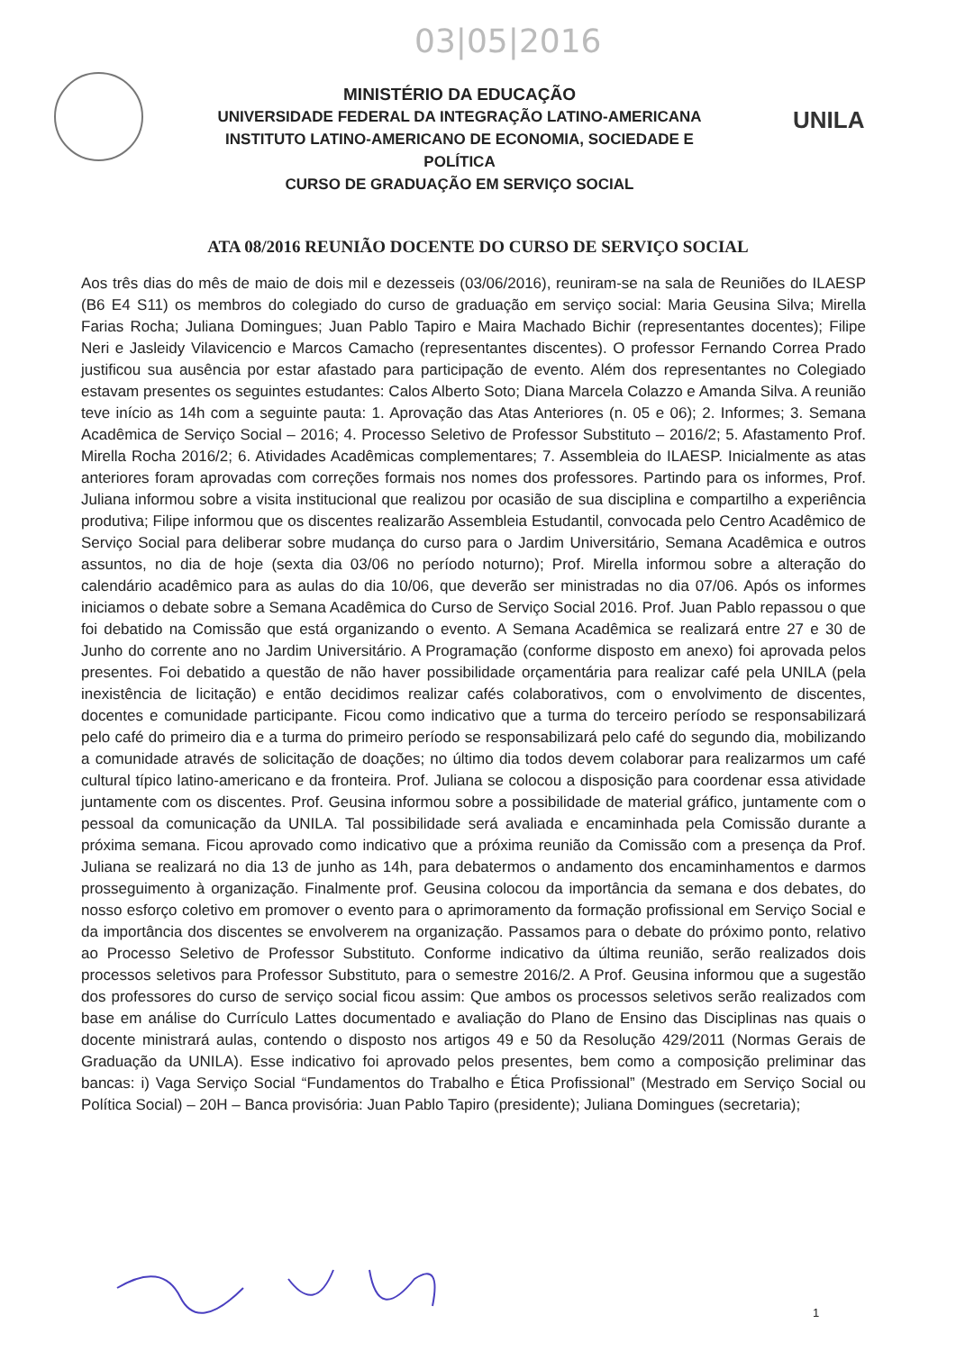03|05|2016
UNILA
MINISTÉRIO DA EDUCAÇÃO
UNIVERSIDADE FEDERAL DA INTEGRAÇÃO LATINO-AMERICANA
INSTITUTO LATINO-AMERICANO DE ECONOMIA, SOCIEDADE E POLÍTICA
CURSO DE GRADUAÇÃO EM SERVIÇO SOCIAL
ATA 08/2016 REUNIÃO DOCENTE DO CURSO DE SERVIÇO SOCIAL
Aos três dias do mês de maio de dois mil e dezesseis (03/06/2016), reuniram-se na sala de Reuniões do ILAESP (B6 E4 S11) os membros do colegiado do curso de graduação em serviço social: Maria Geusina Silva; Mirella Farias Rocha; Juliana Domingues; Juan Pablo Tapiro e Maira Machado Bichir (representantes docentes); Filipe Neri e Jasleidy Vilavicencio e Marcos Camacho (representantes discentes). O professor Fernando Correa Prado justificou sua ausência por estar afastado para participação de evento. Além dos representantes no Colegiado estavam presentes os seguintes estudantes: Calos Alberto Soto; Diana Marcela Colazzo e Amanda Silva. A reunião teve início as 14h com a seguinte pauta: 1. Aprovação das Atas Anteriores (n. 05 e 06); 2. Informes; 3. Semana Acadêmica de Serviço Social – 2016; 4. Processo Seletivo de Professor Substituto – 2016/2; 5. Afastamento Prof. Mirella Rocha 2016/2; 6. Atividades Acadêmicas complementares; 7. Assembleia do ILAESP. Inicialmente as atas anteriores foram aprovadas com correções formais nos nomes dos professores. Partindo para os informes, Prof. Juliana informou sobre a visita institucional que realizou por ocasião de sua disciplina e compartilho a experiência produtiva; Filipe informou que os discentes realizarão Assembleia Estudantil, convocada pelo Centro Acadêmico de Serviço Social para deliberar sobre mudança do curso para o Jardim Universitário, Semana Acadêmica e outros assuntos, no dia de hoje (sexta dia 03/06 no período noturno); Prof. Mirella informou sobre a alteração do calendário acadêmico para as aulas do dia 10/06, que deverão ser ministradas no dia 07/06. Após os informes iniciamos o debate sobre a Semana Acadêmica do Curso de Serviço Social 2016. Prof. Juan Pablo repassou o que foi debatido na Comissão que está organizando o evento. A Semana Acadêmica se realizará entre 27 e 30 de Junho do corrente ano no Jardim Universitário. A Programação (conforme disposto em anexo) foi aprovada pelos presentes. Foi debatido a questão de não haver possibilidade orçamentária para realizar café pela UNILA (pela inexistência de licitação) e então decidimos realizar cafés colaborativos, com o envolvimento de discentes, docentes e comunidade participante. Ficou como indicativo que a turma do terceiro período se responsabilizará pelo café do primeiro dia e a turma do primeiro período se responsabilizará pelo café do segundo dia, mobilizando a comunidade através de solicitação de doações; no último dia todos devem colaborar para realizarmos um café cultural típico latino-americano e da fronteira. Prof. Juliana se colocou a disposição para coordenar essa atividade juntamente com os discentes. Prof. Geusina informou sobre a possibilidade de material gráfico, juntamente com o pessoal da comunicação da UNILA. Tal possibilidade será avaliada e encaminhada pela Comissão durante a próxima semana. Ficou aprovado como indicativo que a próxima reunião da Comissão com a presença da Prof. Juliana se realizará no dia 13 de junho as 14h, para debatermos o andamento dos encaminhamentos e darmos prosseguimento à organização. Finalmente prof. Geusina colocou da importância da semana e dos debates, do nosso esforço coletivo em promover o evento para o aprimoramento da formação profissional em Serviço Social e da importância dos discentes se envolverem na organização. Passamos para o debate do próximo ponto, relativo ao Processo Seletivo de Professor Substituto. Conforme indicativo da última reunião, serão realizados dois processos seletivos para Professor Substituto, para o semestre 2016/2. A Prof. Geusina informou que a sugestão dos professores do curso de serviço social ficou assim: Que ambos os processos seletivos serão realizados com base em análise do Currículo Lattes documentado e avaliação do Plano de Ensino das Disciplinas nas quais o docente ministrará aulas, contendo o disposto nos artigos 49 e 50 da Resolução 429/2011 (Normas Gerais de Graduação da UNILA). Esse indicativo foi aprovado pelos presentes, bem como a composição preliminar das bancas: i) Vaga Serviço Social “Fundamentos do Trabalho e Ética Profissional” (Mestrado em Serviço Social ou Política Social) – 20H – Banca provisória: Juan Pablo Tapiro (presidente); Juliana Domingues (secretaria);
1